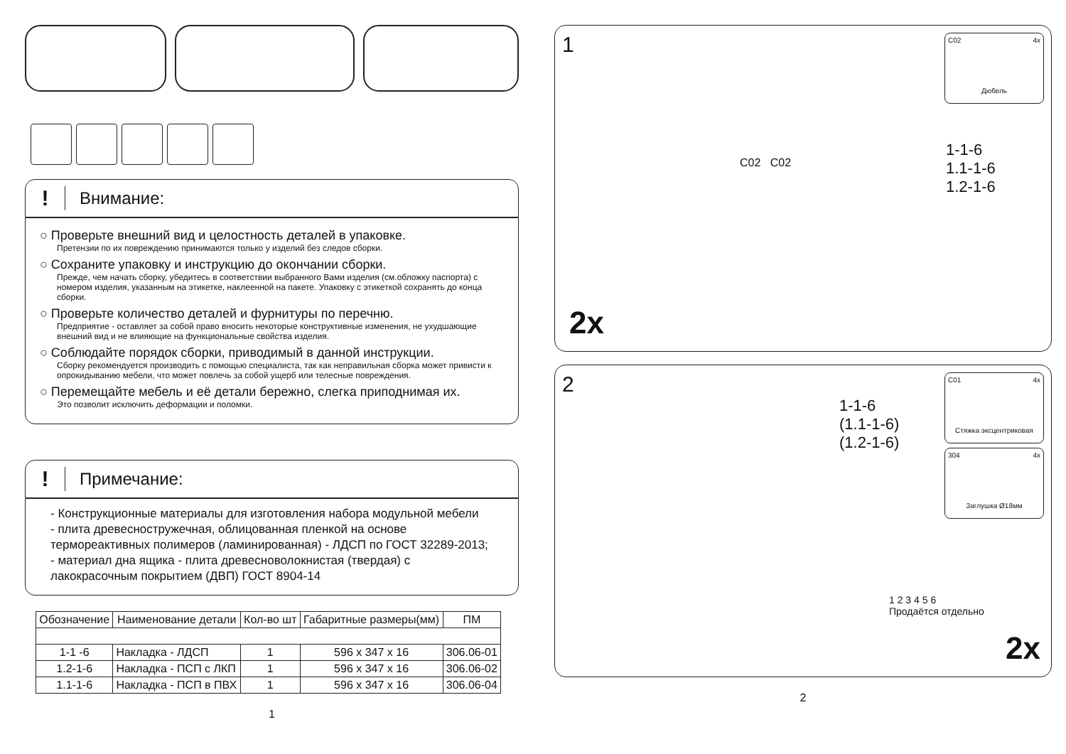! Внимание:
○ Проверьте внешний вид и целостность деталей в упаковке.
Претензии по их повреждению принимаются только у изделий без следов сборки.
○ Сохраните упаковку и инструкцию до окончании сборки.
Прежде, чем начать сборку, убедитесь в соответствии выбранного Вами изделия (см.обложку паспорта) с номером изделия, указанным на этикетке, наклеенной на пакете. Упаковку с этикеткой сохранять до конца сборки.
○ Проверьте количество деталей и фурнитуры по перечню.
Предприятие - оставляет за собой право вносить некоторые конструктивные изменения, не ухудшающие внешний вид и не влияющие на функциональные свойства изделия.
○ Соблюдайте порядок сборки, приводимый в данной инструкции.
Сборку рекомендуется производить с помощью специалиста, так как неправильная сборка может привисти к опрокидыванию мебели, что может повлечь за собой ущерб или телесные повреждения.
○ Перемещайте мебель и её детали бережно, слегка приподнимая их.
Это позволит исключить деформации и поломки.
! Примечание:
- Конструкционные материалы для изготовления набора модульной мебели
- плита древесностружечная, облицованная пленкой на основе термореактивных полимеров (ламинированная) - ЛДСП по ГОСТ 32289-2013;
- материал дна ящика - плита древесноволокнистая (твердая) с лакокрасочным покрытием (ДВП) ГОСТ 8904-14
| Обозначение | Наименование детали | Кол-во шт | Габаритные размеры(мм) | ПМ |
| --- | --- | --- | --- | --- |
| 1-1 -6 | Накладка - ЛДСП | 1 | 596 x 347 x 16 | 306.06-01 |
| 1.2-1-6 | Накладка - ПСП с ЛКП | 1 | 596 x 347 x 16 | 306.06-02 |
| 1.1-1-6 | Накладка - ПСП в ПВХ | 1 | 596 x 347 x 16 | 306.06-04 |
1
C02 4x
Дюбель
1
C02 C02
1-1-6
1.1-1-6
1.2-1-6
2x
C01 4x
Стяжка эксцентриковая
304 4x
Заглушка Ø18мм
2
1-1-6
(1.1-1-6)
(1.2-1-6)
1 2 3 4 5 6
Продаётся отдельно
2x
2